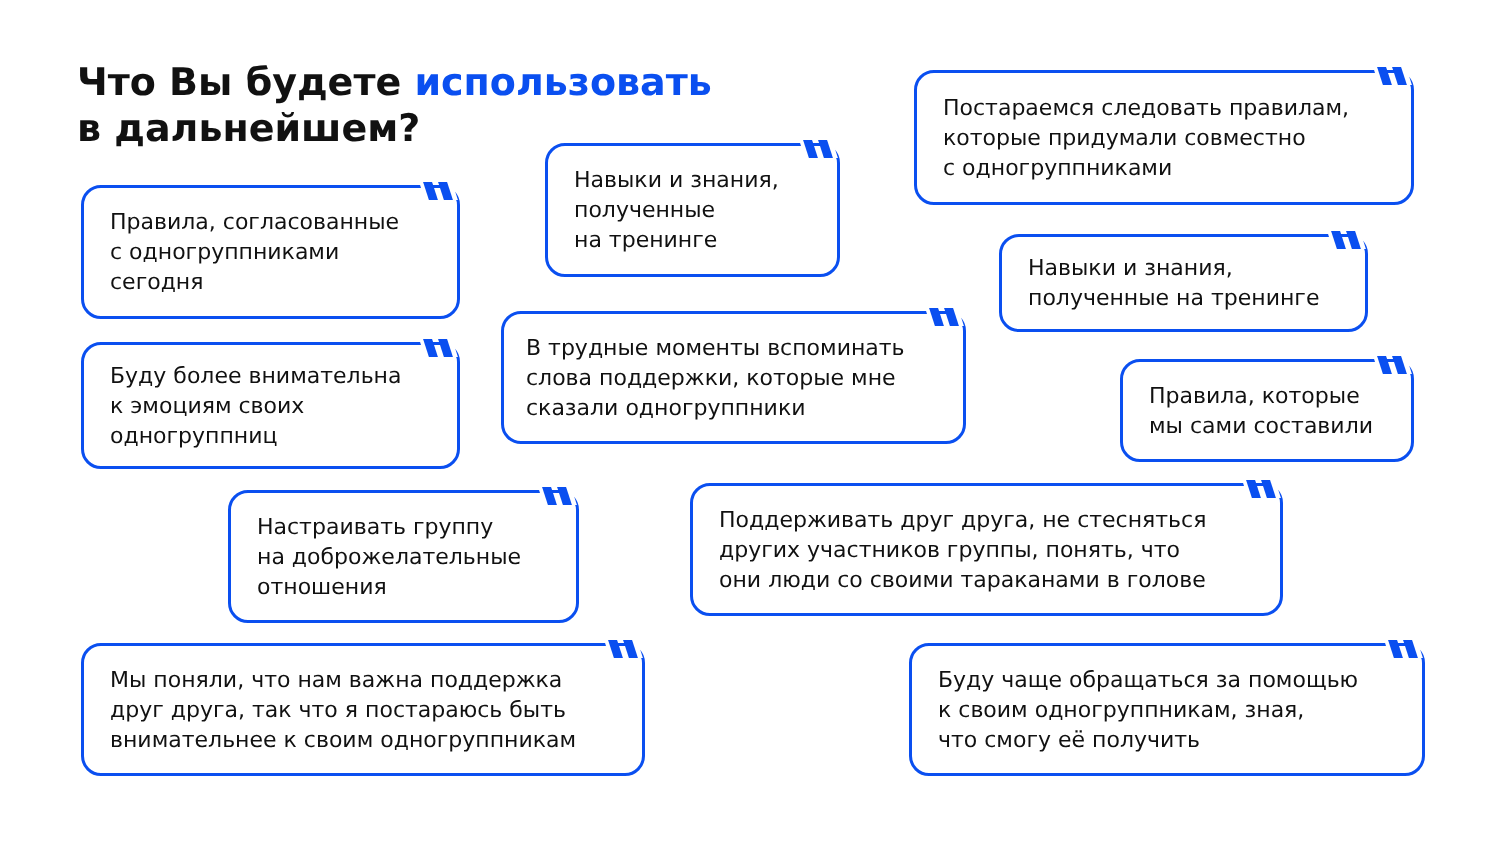Что Вы будете использовать
в дальнейшем?
Постараемся следовать правилам,
которые придумали совместно
с одногруппниками
Навыки и знания,
полученные
на тренинге
Правила, согласованные
с одногруппниками
сегодня
Навыки и знания,
полученные на тренинге
В трудные моменты вспоминать
слова поддержки, которые мне
сказали одногруппники
Буду более внимательна
к эмоциям своих
одногруппниц
Правила, которые
мы сами составили
Поддерживать друг друга, не стесняться
других участников группы, понять, что
они люди со своими тараканами в голове
Настраивать группу
на доброжелательные
отношения
Мы поняли, что нам важна поддержка
друг друга, так что я постараюсь быть
внимательнее к своим одногруппникам
Буду чаще обращаться за помощью
к своим одногруппникам, зная,
что смогу её получить